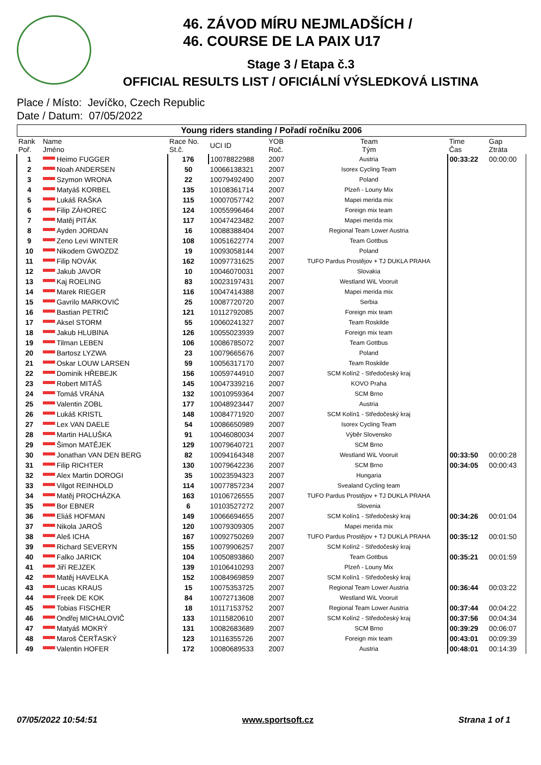46. ZÁVOD MÍRU NEJMLADŠÍCH /
46. COURSE DE LA PAIX U17
Stage 3 / Etapa č.3
OFFICIAL RESULTS LIST / OFICIÁLNÍ VÝSLEDKOVÁ LISTINA
Place / Místo: Jevíčko, Czech Republic
Date / Datum: 07/05/2022
| Young riders standing / Pořadí ročníku 2006 | | | | | | | |
| Rank Poř. | Name Jméno | Race No. St.č. | UCI ID | YOB Roč. | Team Tým | Time Čas | Gap Ztráta |
| 1 | Heimo FUGGER | 176 | 10078822988 | 2007 | Austria | 00:33:22 | 00:00:00 |
| 2 | Noah ANDERSEN | 50 | 10066138321 | 2007 | Isorex Cycling Team | | |
| 3 | Szymon WRONA | 22 | 10079492490 | 2007 | Poland | | |
| 4 | Matyáš KORBEL | 135 | 10108361714 | 2007 | Plzeň - Louny Mix | | |
| 5 | Lukáš RAŠKA | 115 | 10007057742 | 2007 | Mapei merida mix | | |
| 6 | Filip ZÁHOREC | 124 | 10055996464 | 2007 | Foreign mix team | | |
| 7 | Matěj PITÁK | 117 | 10047423482 | 2007 | Mapei merida mix | | |
| 8 | Ayden JORDAN | 16 | 10088388404 | 2007 | Regional Team Lower Austria | | |
| 9 | Zeno Levi WINTER | 108 | 10051622774 | 2007 | Team Gottbus | | |
| 10 | Nikodem GWOZDZ | 19 | 10093058144 | 2007 | Poland | | |
| 11 | Filip NOVÁK | 162 | 10097731625 | 2007 | TUFO Pardus Prostějov + TJ DUKLA PRAHA | | |
| 12 | Jakub JAVOR | 10 | 10046070031 | 2007 | Slovakia | | |
| 13 | Kaj ROELING | 83 | 10023197431 | 2007 | Westland WiL Vooruit | | |
| 14 | Marek RIEGER | 116 | 10047414388 | 2007 | Mapei merida mix | | |
| 15 | Gavrilo MARKOVIĆ | 25 | 10087720720 | 2007 | Serbia | | |
| 16 | Bastian PETRIČ | 121 | 10112792085 | 2007 | Foreign mix team | | |
| 17 | Aksel STORM | 55 | 10060241327 | 2007 | Team Roskilde | | |
| 18 | Jakub HLUBINA | 126 | 10055023939 | 2007 | Foreign mix team | | |
| 19 | Tilman LEBEN | 106 | 10086785072 | 2007 | Team Gottbus | | |
| 20 | Bartosz LYZWA | 23 | 10079665676 | 2007 | Poland | | |
| 21 | Oskar LOUW LARSEN | 59 | 10056317170 | 2007 | Team Roskilde | | |
| 22 | Dominik HŘEBEJK | 156 | 10059744910 | 2007 | SCM Kolín2 - Středočeský kraj | | |
| 23 | Robert MITÁŠ | 145 | 10047339216 | 2007 | KOVO Praha | | |
| 24 | Tomáš VRÁNA | 132 | 10010959364 | 2007 | SCM Brno | | |
| 25 | Valentin ZOBL | 177 | 10048923447 | 2007 | Austria | | |
| 26 | Lukáš KRISTL | 148 | 10084771920 | 2007 | SCM Kolín1 - Středočeský kraj | | |
| 27 | Lex VAN DAELE | 54 | 10086650989 | 2007 | Isorex Cycling Team | | |
| 28 | Martin HALUŠKA | 91 | 10046080034 | 2007 | Výběr Slovensko | | |
| 29 | Šimon MATĚJEK | 129 | 10079640721 | 2007 | SCM Brno | | |
| 30 | Jonathan VAN DEN BERG | 82 | 10094164348 | 2007 | Westland WiL Vooruit | 00:33:50 | 00:00:28 |
| 31 | Filip RICHTER | 130 | 10079642236 | 2007 | SCM Brno | 00:34:05 | 00:00:43 |
| 32 | Alex Martin DOROGI | 35 | 10023594323 | 2007 | Hungaria | | |
| 33 | Vilgot REINHOLD | 114 | 10077857234 | 2007 | Svealand Cycling team | | |
| 34 | Matěj PROCHÁZKA | 163 | 10106726555 | 2007 | TUFO Pardus Prostějov + TJ DUKLA PRAHA | | |
| 35 | Bor EBNER | 6 | 10103527272 | 2007 | Slovenia | | |
| 36 | Eliáš HOFMAN | 149 | 10066694655 | 2007 | SCM Kolín1 - Středočeský kraj | 00:34:26 | 00:01:04 |
| 37 | Nikola JAROŠ | 120 | 10079309305 | 2007 | Mapei merida mix | | |
| 38 | Aleš ICHA | 167 | 10092750269 | 2007 | TUFO Pardus Prostějov + TJ DUKLA PRAHA | 00:35:12 | 00:01:50 |
| 39 | Richard SEVERYN | 155 | 10079906257 | 2007 | SCM Kolín2 - Středočeský kraj | | |
| 40 | Falko JARICK | 104 | 10050893860 | 2007 | Team Gottbus | 00:35:21 | 00:01:59 |
| 41 | Jiří REJZEK | 139 | 10106410293 | 2007 | Plzeň - Louny Mix | | |
| 42 | Matěj HAVELKA | 152 | 10084969859 | 2007 | SCM Kolín1 - Středočeský kraj | | |
| 43 | Lucas KRAUS | 15 | 10075353725 | 2007 | Regional Team Lower Austria | 00:36:44 | 00:03:22 |
| 44 | Freek DE KOK | 84 | 10072713608 | 2007 | Westland WiL Vooruit | | |
| 45 | Tobias FISCHER | 18 | 10117153752 | 2007 | Regional Team Lower Austria | 00:37:44 | 00:04:22 |
| 46 | Ondřej MICHALOVIČ | 133 | 10115820610 | 2007 | SCM Kolín2 - Středočeský kraj | 00:37:56 | 00:04:34 |
| 47 | Matyáš MOKRÝ | 131 | 10082683689 | 2007 | SCM Brno | 00:39:29 | 00:06:07 |
| 48 | Maroš ČERŤASKÝ | 123 | 10116355726 | 2007 | Foreign mix team | 00:43:01 | 00:09:39 |
| 49 | Valentin HOFER | 172 | 10080689533 | 2007 | Austria | 00:48:01 | 00:14:39 |
07/05/2022 10:54:51 www.sportsoft.cz Strana 1 of 1